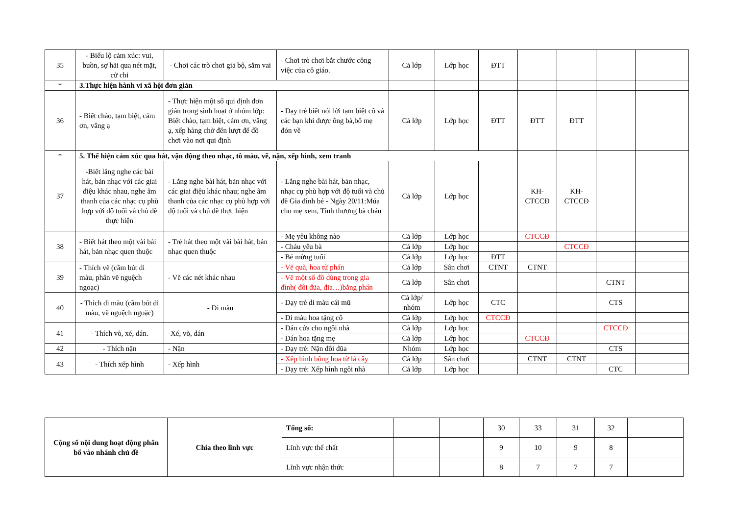| 35 | - Biểu lộ cảm xúc: vui, buồn, sợ hãi qua nét mặt, cử chỉ | - Chơi các trò chơi giả bộ, sắm vai | - Chơi trò chơi bắt chước công việc của cô giáo. | Cả lớp | Lớp học | ĐTT | | | | |
| * | 3.Thực hiện hành vi xã hội đơn giản | | | | | | | | | |
| 36 | - Biết chào, tạm biệt, cảm ơn, vâng ạ | - Thực hiện một số qui định đơn giản trong sinh hoạt ở nhóm lớp: Biết chào, tạm biệt, cảm ơn, vâng ạ, xếp hàng chờ đến lượt để đồ chơi vào nơi qui định | - Dạy trẻ biết nói lời tạm biệt cô và các bạn khi được ông bà,bố mẹ đón về | Cả lớp | Lớp học | ĐTT | ĐTT | ĐTT | | |
| * | 5. Thể hiện cảm xúc qua hát, vận động theo nhạc, tô màu, vẽ, nặn, xếp hình, xem tranh | | | | | | | | | |
| 37 | -Biết lắng nghe các bài hát, bản nhạc với các giai điệu khác nhau, nghe âm thanh của các nhạc cụ phù hợp với độ tuổi và chủ đề thực hiện | - Lắng nghe bài hát, bản nhạc với các giai điệu khác nhau; nghe âm thanh của các nhạc cụ phù hợp với độ tuổi và chủ đề thực hiện | - Lắng nghe bài hát, bản nhạc, nhạc cụ phù hợp với độ tuổi và chủ đề Gia đình bé - Ngày 20/11:Múa cho mẹ xem, Tình thương bà cháu | Cả lớp | Lớp học | | KH-CTCCĐ | KH-CTCCĐ | | |
| 38 | - Biết hát theo một vài bài hát, bản nhạc quen thuộc | - Trẻ hát theo một vài bài hát, bản nhạc quen thuộc | - Mẹ yêu không nào | Cả lớp | Lớp học | | CTCCĐ | | | |
| | | | - Cháu yêu bà | Cả lớp | Lớp học | | | CTCCĐ | | |
| | | | - Bé mừng tuổi | Cả lớp | Lớp học | ĐTT | | | | |
| 39 | - Thích vẽ (cầm bút di màu, phấn vẽ nguệch ngoạc) | - Vẽ các nét khác nhau | - Vẽ quà, hoa từ phấn | Cả lớp | Sân chơi | CTNT | CTNT | | | |
| | | | - Vẽ một số đồ dùng trong gia đình( đôi đũa, đĩa…)bằng phấn | Cả lớp | Sân chơi | | | | CTNT | |
| 40 | - Thích di màu (cầm bút di màu, vẽ nguệch ngoặc) | - Di màu | - Dạy trẻ di màu cái mũ | Cả lớp/ nhóm | Lớp học | CTC | | | CTS | |
| | | | - Di màu hoa tặng cô | Cả lớp | Lớp học | CTCCĐ | | | | |
| 41 | - Thích vò, xé, dán. | -Xé, vò, dán | - Dán cửa cho ngôi nhà | Cả lớp | Lớp học | | | | CTCCĐ | |
| | | | - Dán hoa tặng mẹ | Cả lớp | Lớp học | | CTCCĐ | | | |
| 42 | - Thích nặn | - Nặn | - Dạy trẻ: Nặn đôi đũa | Nhóm | Lớp học | | | | CTS | |
| 43 | - Thích xếp hình | - Xếp hình | - Xếp hình bông hoa từ lá cây | Cả lớp | Sân chơi | | CTNT | CTNT | | |
| | | | - Dạy trẻ: Xếp hình ngôi nhà | Cả lớp | Lớp học | | | | CTC | |
| Cộng số nội dung hoạt động phân bổ vào nhánh chủ đề | Chia theo lĩnh vực | Tổng số: | | | 30 | 33 | 31 | 32 | |
| | | Lĩnh vực thể chất | | | 9 | 10 | 9 | 8 | |
| | | Lĩnh vực nhận thức | | | 8 | 7 | 7 | 7 | |